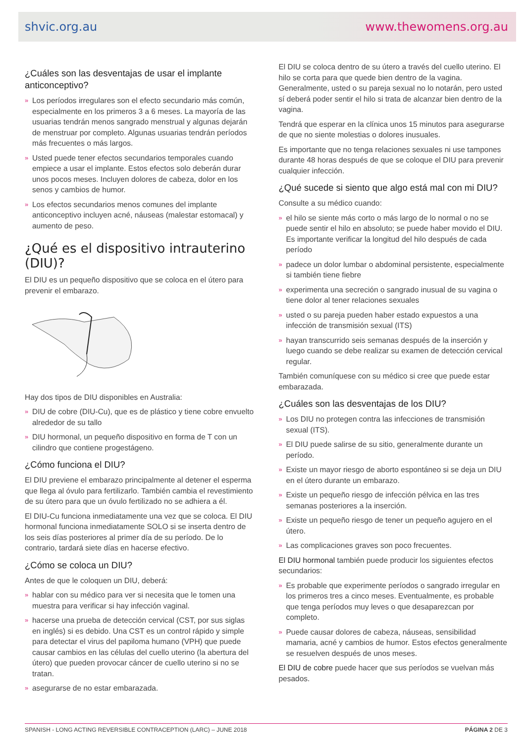shvic.org.au www.thewomens.org.au
¿Cuáles son las desventajas de usar el implante anticonceptivo?
» Los períodos irregulares son el efecto secundario más común, especialmente en los primeros 3 a 6 meses. La mayoría de las usuarias tendrán menos sangrado menstrual y algunas dejarán de menstruar por completo. Algunas usuarias tendrán períodos más frecuentes o más largos.
» Usted puede tener efectos secundarios temporales cuando empiece a usar el implante. Estos efectos solo deberán durar unos pocos meses. Incluyen dolores de cabeza, dolor en los senos y cambios de humor.
» Los efectos secundarios menos comunes del implante anticonceptivo incluyen acné, náuseas (malestar estomacal) y aumento de peso.
¿Qué es el dispositivo intrauterino (DIU)?
El DIU es un pequeño dispositivo que se coloca en el útero para prevenir el embarazo.
Hay dos tipos de DIU disponibles en Australia:
» DIU de cobre (DIU-Cu), que es de plástico y tiene cobre envuelto alrededor de su tallo
» DIU hormonal, un pequeño dispositivo en forma de T con un cilindro que contiene progestágeno.
¿Cómo funciona el DIU?
El DIU previene el embarazo principalmente al detener el esperma que llega al óvulo para fertilizarlo. También cambia el revestimiento de su útero para que un óvulo fertilizado no se adhiera a él.
El DIU-Cu funciona inmediatamente una vez que se coloca. El DIU hormonal funciona inmediatamente SOLO si se inserta dentro de los seis días posteriores al primer día de su período. De lo contrario, tardará siete días en hacerse efectivo.
¿Cómo se coloca un DIU?
Antes de que le coloquen un DIU, deberá:
» hablar con su médico para ver si necesita que le tomen una muestra para verificar si hay infección vaginal.
» hacerse una prueba de detección cervical (CST, por sus siglas en inglés) si es debido. Una CST es un control rápido y simple para detectar el virus del papiloma humano (VPH) que puede causar cambios en las células del cuello uterino (la abertura del útero) que pueden provocar cáncer de cuello uterino si no se tratan.
» asegurarse de no estar embarazada.
El DIU se coloca dentro de su útero a través del cuello uterino. El hilo se corta para que quede bien dentro de la vagina. Generalmente, usted o su pareja sexual no lo notarán, pero usted sí deberá poder sentir el hilo si trata de alcanzar bien dentro de la vagina.
Tendrá que esperar en la clínica unos 15 minutos para asegurarse de que no siente molestias o dolores inusuales.
Es importante que no tenga relaciones sexuales ni use tampones durante 48 horas después de que se coloque el DIU para prevenir cualquier infección.
¿Qué sucede si siento que algo está mal con mi DIU?
Consulte a su médico cuando:
» el hilo se siente más corto o más largo de lo normal o no se puede sentir el hilo en absoluto; se puede haber movido el DIU. Es importante verificar la longitud del hilo después de cada período
» padece un dolor lumbar o abdominal persistente, especialmente si también tiene fiebre
» experimenta una secreción o sangrado inusual de su vagina o tiene dolor al tener relaciones sexuales
» usted o su pareja pueden haber estado expuestos a una infección de transmisión sexual (ITS)
» hayan transcurrido seis semanas después de la inserción y luego cuando se debe realizar su examen de detección cervical regular.
También comuníquese con su médico si cree que puede estar embarazada.
¿Cuáles son las desventajas de los DIU?
» Los DIU no protegen contra las infecciones de transmisión sexual (ITS).
» El DIU puede salirse de su sitio, generalmente durante un período.
» Existe un mayor riesgo de aborto espontáneo si se deja un DIU en el útero durante un embarazo.
» Existe un pequeño riesgo de infección pélvica en las tres semanas posteriores a la inserción.
» Existe un pequeño riesgo de tener un pequeño agujero en el útero.
» Las complicaciones graves son poco frecuentes.
El DIU hormonal también puede producir los siguientes efectos secundarios:
» Es probable que experimente períodos o sangrado irregular en los primeros tres a cinco meses. Eventualmente, es probable que tenga períodos muy leves o que desaparezcan por completo.
» Puede causar dolores de cabeza, náuseas, sensibilidad mamaria, acné y cambios de humor. Estos efectos generalmente se resuelven después de unos meses.
El DIU de cobre puede hacer que sus períodos se vuelvan más pesados.
SPANISH - LONG ACTING REVERSIBLE CONTRACEPTION (LARC) – JUNE 2018 PÁGINA 2 DE 3